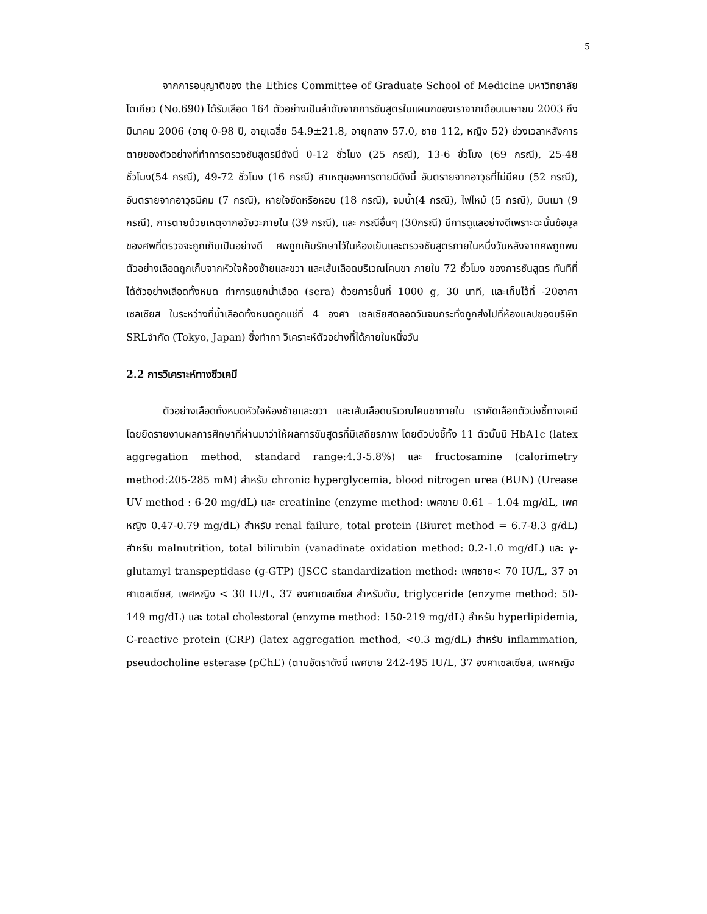5
จากการอนุญาติของ the Ethics Committee of Graduate School of Medicine มหาวิทยาลัยโตเกียว (No.690) ได้รับเลือด 164 ตัวอย่างเป็นลำดับจากการชันสูตรในแผนกของเราจากเดือนเมษายน 2003 ถึงมีนาคม 2006 (อายุ 0-98 ปี, อายุเฉลี่ย 54.9±21.8, อายุกลาง 57.0, ชาย 112, หญิง 52) ช่วงเวลาหลังการตายของตัวอย่างที่ทำการตรวจชันสูตรมีดังนี้ 0-12 ชั่วโมง (25 กรณี), 13-6 ชั่วโมง (69 กรณี), 25-48 ชั่วโมง(54 กรณี), 49-72 ชั่วโมง (16 กรณี) สาเหตุของการตายมีดังนี้ อันตรายจากอาวุธที่ไม่มีคม (52 กรณี), อันตรายจากอาวุธมีคม (7 กรณี), หายใจขัดหรือหอบ (18 กรณี), จมน้ำ(4 กรณี), ไฟไหม้ (5 กรณี), มึนเมา (9 กรณี), การตายด้วยเหตุจากอวัยวะภายใน (39 กรณี), และ กรณีอื่นๆ (30กรณี) มีการดูแลอย่างดีเพราะฉะนั้นข้อมูลของศพที่ตรวจจะถูกเก็บเป็นอย่างดี ศพถูกเก็บรักษาไว้ในห้องเย็นและตรวจชันสูตรภายในหนึ่งวันหลังจากศพถูกพบ ตัวอย่างเลือดถูกเก็บจากหัวใจห้องซ้ายและขวา และเส้นเลือดบริเวณโคนขา ภายใน 72 ชั่วโมง ของการชันสูตร ทันทีที่ได้ตัวอย่างเลือดทั้งหมด ทำการแยกน้ำเลือด (sera) ด้วยการปั่นที่ 1000 g, 30 นาที, และเก็บไว้ที่ -20อาศาเซลเซียส ในระหว่างที่น้ำเลือดทั้งหมดถูกแช่ที่ 4 องศา เซลเซียสตลอดวันจนกระทั่งถูกส่งไปที่ห้องแลปของบริษัท SRLจำกัด (Tokyo, Japan) ซึ่งทำกา วิเคราะห์ตัวอย่างที่ได้ภายในหนึ่งวัน
2.2 การวิเคราะห์ทางชีวเคมี
ตัวอย่างเลือดทั้งหมดหัวใจห้องซ้ายและขวา และเส้นเลือดบริเวณโคนขาภายใน เราคัดเลือกตัวบ่งชี้ทางเคมีโดยยึดรายงานผลการศึกษาที่ผ่านมาว่าให้ผลการชันสูตรที่มีเสถียรภาพ โดยตัวบ่งชี้ทั้ง 11 ตัวนั้นมี HbA1c (latex aggregation method, standard range:4.3-5.8%) และ fructosamine (calorimetry method:205-285 mM) สำหรับ chronic hyperglycemia, blood nitrogen urea (BUN) (Urease UV method : 6-20 mg/dL) และ creatinine (enzyme method: เพศชาย 0.61 – 1.04 mg/dL, เพศหญิง 0.47-0.79 mg/dL) สำหรับ renal failure, total protein (Biuret method = 6.7-8.3 g/dL) สำหรับ malnutrition, total bilirubin (vanadinate oxidation method: 0.2-1.0 mg/dL) และ γ-glutamyl transpeptidase (g-GTP) (JSCC standardization method: เพศชาย< 70 IU/L, 37 อาศาเซลเซียส, เพศหญิง < 30 IU/L, 37 องศาเซลเซียส สำหรับตับ, triglyceride (enzyme method: 50-149 mg/dL) และ total cholestoral (enzyme method: 150-219 mg/dL) สำหรับ hyperlipidemia, C-reactive protein (CRP) (latex aggregation method, <0.3 mg/dL) สำหรับ inflammation, pseudocholine esterase (pChE) (ตามอัตราดังนี้ เพศชาย 242-495 IU/L, 37 องศาเซลเซียส, เพศหญิง